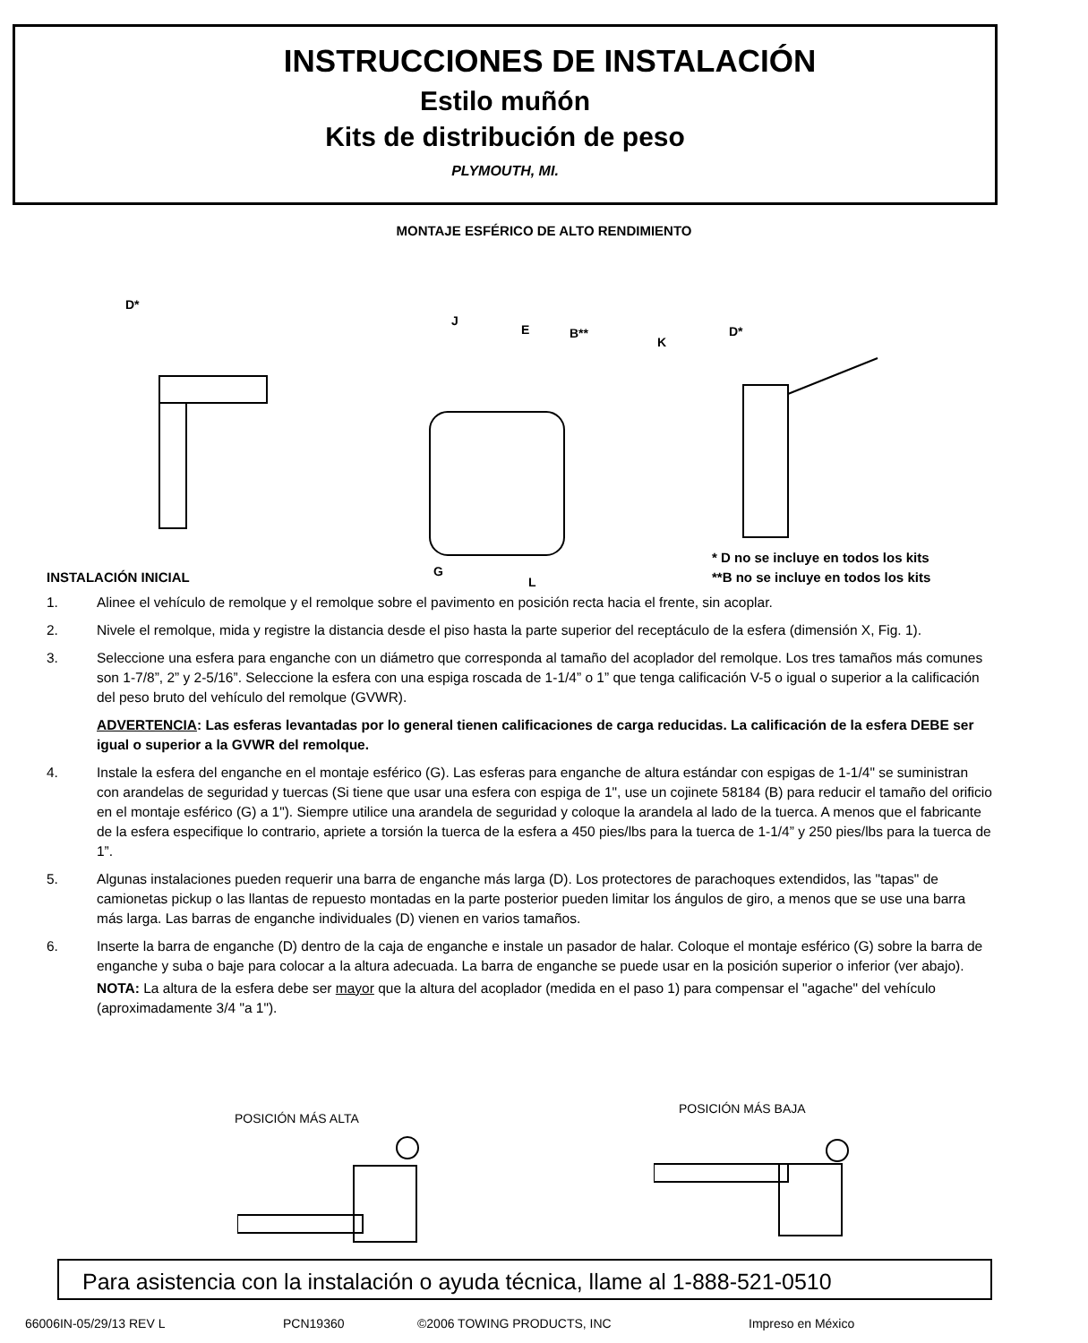INSTRUCCIONES DE INSTALACIÓN
Estilo muñón
Kits de distribución de peso
PLYMOUTH, MI.
MONTAJE ESFÉRICO DE ALTO RENDIMIENTO
D*
J
E B**
K
D*
G
L
* D no se incluye en todos los kits
**B no se incluye en todos los kits
INSTALACIÓN INICIAL
1. Alinee el vehículo de remolque y el remolque sobre el pavimento en posición recta hacia el frente, sin acoplar.
2. Nivele el remolque, mida y registre la distancia desde el piso hasta la parte superior del receptáculo de la esfera (dimensión X, Fig. 1).
3. Seleccione una esfera para enganche con un diámetro que corresponda al tamaño del acoplador del remolque. Los tres tamaños más comunes son 1-7/8”, 2” y 2-5/16”. Seleccione la esfera con una espiga roscada de 1-1/4” o 1” que tenga calificación V-5 o igual o superior a la calificación del peso bruto del vehículo del remolque (GVWR).
ADVERTENCIA: Las esferas levantadas por lo general tienen calificaciones de carga reducidas. La calificación de la esfera DEBE ser igual o superior a la GVWR del remolque.
4. Instale la esfera del enganche en el montaje esférico (G). Las esferas para enganche de altura estándar con espigas de 1-1/4" se suministran con arandelas de seguridad y tuercas (Si tiene que usar una esfera con espiga de 1", use un cojinete 58184 (B) para reducir el tamaño del orificio en el montaje esférico (G) a 1"). Siempre utilice una arandela de seguridad y coloque la arandela al lado de la tuerca. A menos que el fabricante de la esfera especifique lo contrario, apriete a torsión la tuerca de la esfera a 450 pies/lbs para la tuerca de 1-1/4” y 250 pies/lbs para la tuerca de 1”.
5. Algunas instalaciones pueden requerir una barra de enganche más larga (D). Los protectores de parachoques extendidos, las "tapas" de camionetas pickup o las llantas de repuesto montadas en la parte posterior pueden limitar los ángulos de giro, a menos que se use una barra más larga. Las barras de enganche individuales (D) vienen en varios tamaños.
6. Inserte la barra de enganche (D) dentro de la caja de enganche e instale un pasador de halar. Coloque el montaje esférico (G) sobre la barra de enganche y suba o baje para colocar a la altura adecuada. La barra de enganche se puede usar en la posición superior o inferior (ver abajo).
NOTA: La altura de la esfera debe ser mayor que la altura del acoplador (medida en el paso 1) para compensar el "agache" del vehículo (aproximadamente 3/4 "a 1").
POSICIÓN MÁS ALTA
POSICIÓN MÁS BAJA
Para asistencia con la instalación o ayuda técnica, llame al 1-888-521-0510
66006IN-05/29/13 REV L PCN19360 ©2006 TOWING PRODUCTS, INC Impreso en México